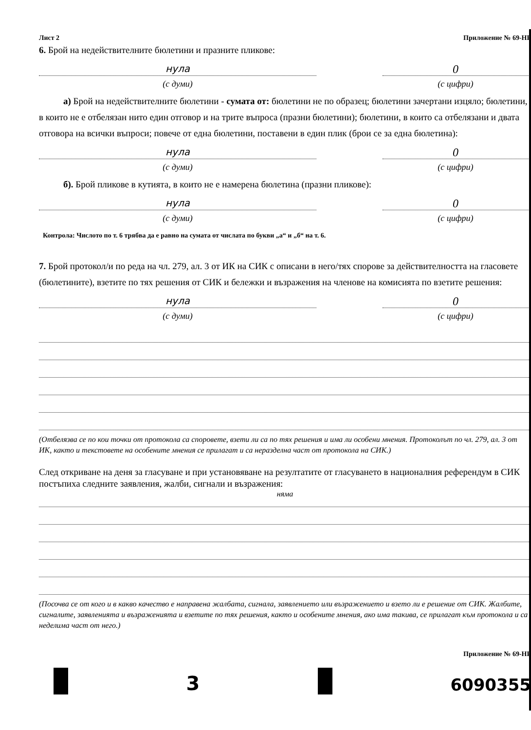Лист 2 Приложение № 69-НР
6. Брой на недействителните бюлетини и празните пликове:
нула
0
(с думи) (с цифри)
а) Брой на недействителните бюлетини - сумата от: бюлетини не по образец; бюлетини зачертани изцяло; бюлетини, в които не е отбелязан нито един отговор и на трите въпроса (празни бюлетини); бюлетини, в които са отбелязани и двата отговора на всички въпроси; повече от една бюлетини, поставени в един плик (брои се за една бюлетина):
нула
0
(с думи) (с цифри)
б). Брой пликове в кутията, в които не е намерена бюлетина (празни пликове):
нула
0
(с думи) (с цифри)
Контрола: Числото по т. 6 трябва да е равно на сумата от числата по букви „а“ и „б“ на т. 6.
7. Брой протокол/и по реда на чл. 279, ал. 3 от ИК на СИК с описани в него/тях спорове за действителността на гласовете (бюлетините), взетите по тях решения от СИК и бележки и възражения на членове на комисията по взетите решения:
нула
0
(с думи) (с цифри)
(Отбелязва се по кои точки от протокола са споровете, взети ли са по тях решения и има ли особени мнения. Протоколът по чл. 279, ал. 3 от ИК, както и текстовете на особените мнения се прилагат и са неразделна част от протокола на СИК.)
След откриване на деня за гласуване и при установяване на резултатите от гласуването в националния референдум в СИК постъпиха следните заявления, жалби, сигнали и възражения:
няма
(Посочва се от кого и в какво качество е направена жалбата, сигнала, заявлението или възражението и взето ли е решение от СИК. Жалбите, сигналите, заявленията и възраженията и взетите по тях решения, както и особените мнения, ако има такива, се прилагат към протокола и са неделима част от него.)
Приложение № 69-НР
3
6090355